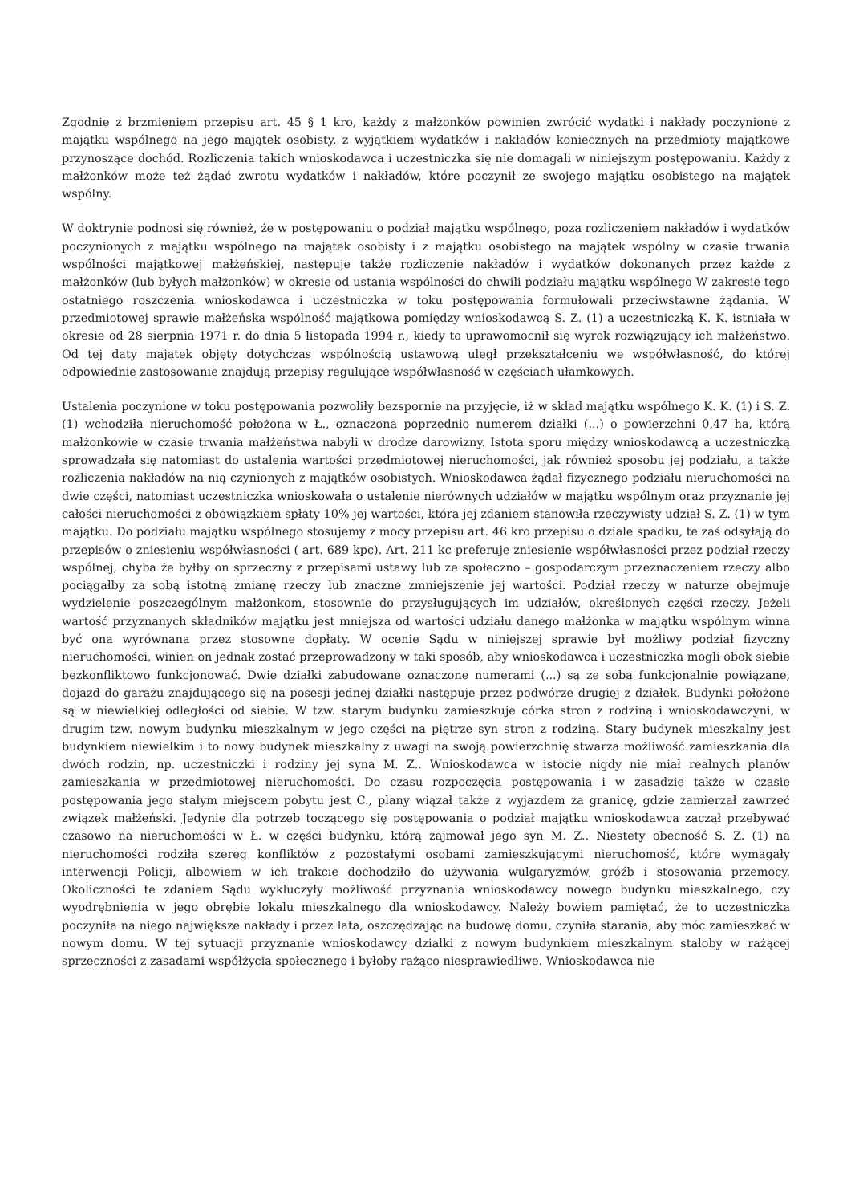Zgodnie z brzmieniem przepisu art. 45 § 1 kro, każdy z małżonków powinien zwrócić wydatki i nakłady poczynione z majątku wspólnego na jego majątek osobisty, z wyjątkiem wydatków i nakładów koniecznych na przedmioty majątkowe przynoszące dochód. Rozliczenia takich wnioskodawca i uczestniczka się nie domagali w niniejszym postępowaniu. Każdy z małżonków może też żądać zwrotu wydatków i nakładów, które poczynił ze swojego majątku osobistego na majątek wspólny.
W doktrynie podnosi się również, że w postępowaniu o podział majątku wspólnego, poza rozliczeniem nakładów i wydatków poczynionych z majątku wspólnego na majątek osobisty i z majątku osobistego na majątek wspólny w czasie trwania wspólności majątkowej małżeńskiej, następuje także rozliczenie nakładów i wydatków dokonanych przez każde z małżonków (lub byłych małżonków) w okresie od ustania wspólności do chwili podziału majątku wspólnego W zakresie tego ostatniego roszczenia wnioskodawca i uczestniczka w toku postępowania formułowali przeciwstawne żądania. W przedmiotowej sprawie małżeńska wspólność majątkowa pomiędzy wnioskodawcą S. Z. (1) a uczestniczką K. K. istniała w okresie od 28 sierpnia 1971 r. do dnia 5 listopada 1994 r., kiedy to uprawomocnił się wyrok rozwiązujący ich małżeństwo. Od tej daty majątek objęty dotychczas wspólnością ustawową uległ przekształceniu we współwłasność, do której odpowiednie zastosowanie znajdują przepisy regulujące współwłasność w częściach ułamkowych.
Ustalenia poczynione w toku postępowania pozwoliły bezspornie na przyjęcie, iż w skład majątku wspólnego K. K. (1) i S. Z. (1) wchodziła nieruchomość położona w Ł., oznaczona poprzednio numerem działki (...) o powierzchni 0,47 ha, którą małżonkowie w czasie trwania małżeństwa nabyli w drodze darowizny. Istota sporu między wnioskodawcą a uczestniczką sprowadzała się natomiast do ustalenia wartości przedmiotowej nieruchomości, jak również sposobu jej podziału, a także rozliczenia nakładów na nią czynionych z majątków osobistych. Wnioskodawca żądał fizycznego podziału nieruchomości na dwie części, natomiast uczestniczka wnioskowała o ustalenie nierównych udziałów w majątku wspólnym oraz przyznanie jej całości nieruchomości z obowiązkiem spłaty 10% jej wartości, która jej zdaniem stanowiła rzeczywisty udział S. Z. (1) w tym majątku. Do podziału majątku wspólnego stosujemy z mocy przepisu art. 46 kro przepisu o dziale spadku, te zaś odsyłają do przepisów o zniesieniu współwłasności ( art. 689 kpc). Art. 211 kc preferuje zniesienie współwłasności przez podział rzeczy wspólnej, chyba że byłby on sprzeczny z przepisami ustawy lub ze społeczno – gospodarczym przeznaczeniem rzeczy albo pociągałby za sobą istotną zmianę rzeczy lub znaczne zmniejszenie jej wartości. Podział rzeczy w naturze obejmuje wydzielenie poszczególnym małżonkom, stosownie do przysługujących im udziałów, określonych części rzeczy. Jeżeli wartość przyznanych składników majątku jest mniejsza od wartości udziału danego małżonka w majątku wspólnym winna być ona wyrównana przez stosowne dopłaty. W ocenie Sądu w niniejszej sprawie był możliwy podział fizyczny nieruchomości, winien on jednak zostać przeprowadzony w taki sposób, aby wnioskodawca i uczestniczka mogli obok siebie bezkonfliktowo funkcjonować. Dwie działki zabudowane oznaczone numerami (...) są ze sobą funkcjonalnie powiązane, dojazd do garażu znajdującego się na posesji jednej działki następuje przez podwórze drugiej z działek. Budynki położone są w niewielkiej odległości od siebie. W tzw. starym budynku zamieszkuje córka stron z rodziną i wnioskodawczyni, w drugim tzw. nowym budynku mieszkalnym w jego części na piętrze syn stron z rodziną. Stary budynek mieszkalny jest budynkiem niewielkim i to nowy budynek mieszkalny z uwagi na swoją powierzchnię stwarza możliwość zamieszkania dla dwóch rodzin, np. uczestniczki i rodziny jej syna M. Z.. Wnioskodawca w istocie nigdy nie miał realnych planów zamieszkania w przedmiotowej nieruchomości. Do czasu rozpoczęcia postępowania i w zasadzie także w czasie postępowania jego stałym miejscem pobytu jest C., plany wiązał także z wyjazdem za granicę, gdzie zamierzał zawrzeć związek małżeński. Jedynie dla potrzeb toczącego się postępowania o podział majątku wnioskodawca zaczął przebywać czasowo na nieruchomości w Ł. w części budynku, którą zajmował jego syn M. Z.. Niestety obecność S. Z. (1) na nieruchomości rodziła szereg konfliktów z pozostałymi osobami zamieszkującymi nieruchomość, które wymagały interwencji Policji, albowiem w ich trakcie dochodziło do używania wulgaryzmów, gróźb i stosowania przemocy. Okoliczności te zdaniem Sądu wykluczyły możliwość przyznania wnioskodawcy nowego budynku mieszkalnego, czy wyodrębnienia w jego obrębie lokalu mieszkalnego dla wnioskodawcy. Należy bowiem pamiętać, że to uczestniczka poczyniła na niego największe nakłady i przez lata, oszczędzając na budowę domu, czyniła starania, aby móc zamieszkać w nowym domu. W tej sytuacji przyznanie wnioskodawcy działki z nowym budynkiem mieszkalnym stałoby w rażącej sprzeczności z zasadami współżycia społecznego i byłoby rażąco niesprawiedliwe. Wnioskodawca nie